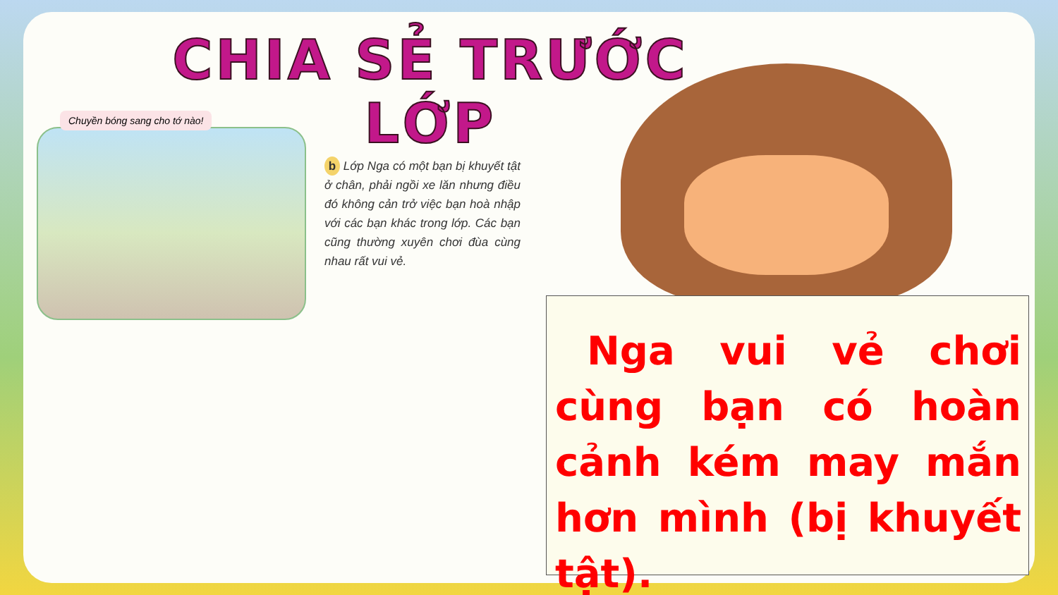CHIA SẺ TRƯỚC LỚP
Chuyền bóng sang cho tớ nào!
b Lớp Nga có một bạn bị khuyết tật ở chân, phải ngồi xe lăn nhưng điều đó không cản trở việc bạn hoà nhập với các bạn khác trong lớp. Các bạn cũng thường xuyên chơi đùa cùng nhau rất vui vẻ.
Nga vui vẻ chơi cùng bạn có hoàn cảnh kém may mắn hơn mình (bị khuyết tật).